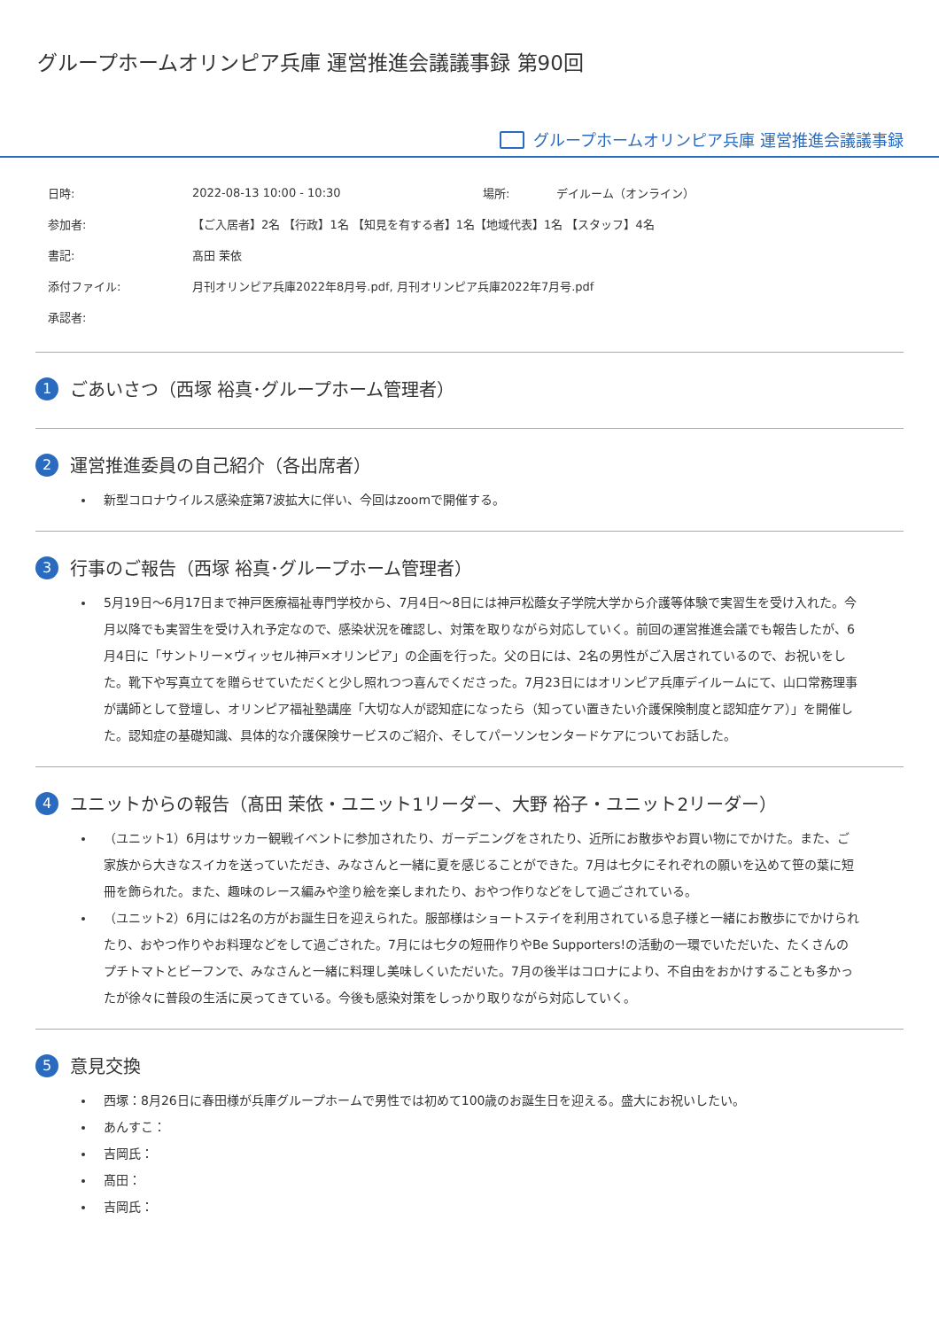グループホームオリンピア兵庫 運営推進会議議事録 第90回
グループホームオリンピア兵庫 運営推進会議議事録
| 日時: | 2022-08-13 10:00 - 10:30 | 場所: | デイルーム（オンライン） |
| 参加者: | 【ご入居者】2名 【行政】1名 【知見を有する者】1名【地域代表】1名 【スタッフ】4名 | | |
| 書記: | 髙田 茉依 | | |
| 添付ファイル: | 月刊オリンピア兵庫2022年8月号.pdf, 月刊オリンピア兵庫2022年7月号.pdf | | |
| 承認者: | | | |
1 ごあいさつ（西塚 裕真･グループホーム管理者）
2 運営推進委員の自己紹介（各出席者）
新型コロナウイルス感染症第7波拡大に伴い、今回はzoomで開催する。
3 行事のご報告（西塚 裕真･グループホーム管理者）
5月19日～6月17日まで神戸医療福祉専門学校から、7月4日～8日には神戸松蔭女子学院大学から介護等体験で実習生を受け入れた。今月以降でも実習生を受け入れ予定なので、感染状況を確認し、対策を取りながら対応していく。前回の運営推進会議でも報告したが、6月4日に「サントリー×ヴィッセル神戸×オリンピア」の企画を行った。父の日には、2名の男性がご入居されているので、お祝いをした。靴下や写真立てを贈らせていただくと少し照れつつ喜んでくださった。7月23日にはオリンピア兵庫デイルームにて、山口常務理事が講師として登壇し、オリンピア福祉塾講座「大切な人が認知症になったら（知ってい置きたい介護保険制度と認知症ケア）」を開催した。認知症の基礎知識、具体的な介護保険サービスのご紹介、そしてパーソンセンタードケアについてお話した。
4 ユニットからの報告（髙田 茉依・ユニット1リーダー、大野 裕子・ユニット2リーダー）
（ユニット1）6月はサッカー観戦イベントに参加されたり、ガーデニングをされたり、近所にお散歩やお買い物にでかけた。また、ご家族から大きなスイカを送っていただき、みなさんと一緒に夏を感じることができた。7月は七夕にそれぞれの願いを込めて笹の葉に短冊を飾られた。また、趣味のレース編みや塗り絵を楽しまれたり、おやつ作りなどをして過ごされている。
（ユニット2）6月には2名の方がお誕生日を迎えられた。服部様はショートステイを利用されている息子様と一緒にお散歩にでかけられたり、おやつ作りやお料理などをして過ごされた。7月には七夕の短冊作りやBe Supporters!の活動の一環でいただいた、たくさんのプチトマトとビーフンで、みなさんと一緒に料理し美味しくいただいた。7月の後半はコロナにより、不自由をおかけすることも多かったが徐々に普段の生活に戻ってきている。今後も感染対策をしっかり取りながら対応していく。
5 意見交換
西塚：8月26日に春田様が兵庫グループホームで男性では初めて100歳のお誕生日を迎える。盛大にお祝いしたい。
あんすこ：
吉岡氏：
髙田：
吉岡氏：